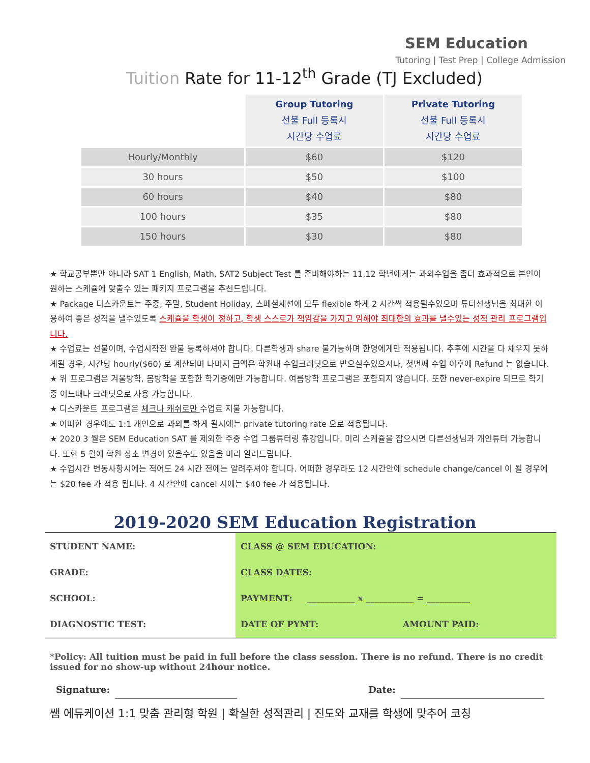SEM Education
Tutoring | Test Prep | College Admission
Tuition Rate for 11-12<sup>th</sup> Grade (TJ Excluded)
| | Group Tutoring 선불 Full 등록시 시간당 수업료 | Private Tutoring 선불 Full 등록시 시간당 수업료 |
| Hourly/Monthly | $60 | $120 |
| 30 hours | $50 | $100 |
| 60 hours | $40 | $80 |
| 100 hours | $35 | $80 |
| 150 hours | $30 | $80 |
★ 학교공부뿐만 아니라 SAT 1 English, Math, SAT2 Subject Test 를 준비해야하는 11,12 학년에게는 과외수업을 좀더 효과적으로 본인이 원하는 스케쥴에 맞출수 있는 패키지 프로그램을 추천드립니다.
★ Package 디스카운트는 주중, 주말, Student Holiday, 스페셜세션에 모두 flexible 하게 2 시간씩 적용될수있으며 튜터선생님을 최대한 이용하여 좋은 성적을 낼수있도록 스케쥴을 학생이 정하고, 학생 스스로가 책임감을 가지고 임해야 최대한의 효과를 낼수있는 성적 관리 프로그램입니다.
★ 수업료는 선불이며, 수업시작전 완불 등록하셔야 합니다. 다른학생과 share 불가능하며 한명에게만 적용됩니다. 추후에 시간을 다 채우지 못하게될 경우, 시간당 hourly($60) 로 계산되며 나머지 금액은 학원내 수업크레딧으로 받으실수있으시나, 첫번째 수업 이후에 Refund 는 없습니다.
★ 위 프로그램은 겨울방학, 봄방학을 포함한 학기중에만 가능합니다. 여름방학 프로그램은 포함되지 않습니다. 또한 never-expire 되므로 학기중 어느때나 크레딧으로 사용 가능합니다.
★ 디스카운트 프로그램은 체크나 캐쉬로만 수업료 지불 가능합니다.
★ 어떠한 경우에도 1:1 개인으로 과외를 하게 될시에는 private tutoring rate 으로 적용됩니다.
★ 2020 3 월은 SEM Education SAT 를 제외한 주중 수업 그룹튜터링 휴강입니다. 미리 스케쥴을 잡으시면 다른선생님과 개인튜터 가능합니다. 또한 5 월에 학원 장소 변경이 있을수도 있음을 미리 알려드립니다.
★ 수업시간 변동사항시에는 적어도 24 시간 전에는 알려주셔야 합니다. 어떠한 경우라도 12 시간안에 schedule change/cancel 이 될 경우에는 $20 fee 가 적용 됩니다. 4 시간안에 cancel 시에는 $40 fee 가 적용됩니다.
2019-2020 SEM Education Registration
| STUDENT NAME: | CLASS @ SEM EDUCATION: | |
| GRADE: | CLASS DATES: | |
| SCHOOL: | PAYMENT: ___________ x ___________ = __________ | |
| DIAGNOSTIC TEST: | DATE OF PYMT: | AMOUNT PAID: |
*Policy: All tuition must be paid in full before the class session. There is no refund. There is no credit issued for no show-up without 24hour notice.
Signature: Date:
쌤 에듀케이션 1:1 맞춤 관리형 학원 | 확실한 성적관리 | 진도와 교재를 학생에 맞추어 코칭